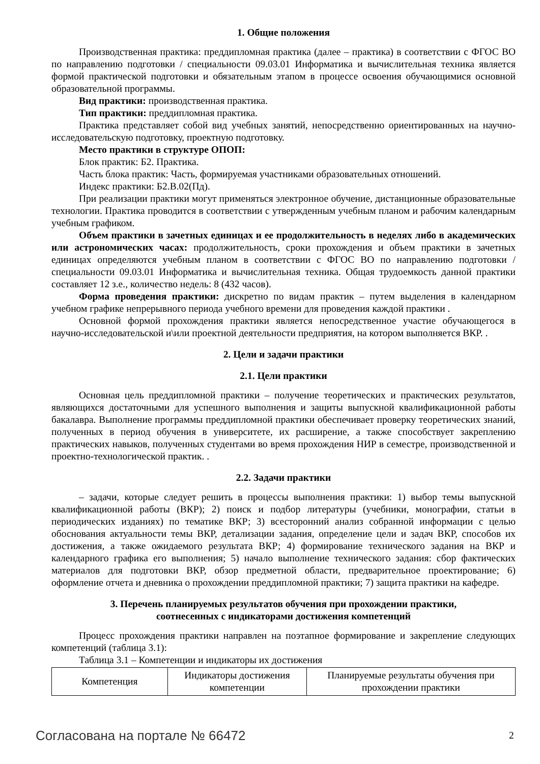1. Общие положения
Производственная практика: преддипломная практика (далее – практика) в соответствии с ФГОС ВО по направлению подготовки / специальности 09.03.01 Информатика и вычислительная техника является формой практической подготовки и обязательным этапом в процессе освоения обучающимися основной образовательной программы.
Вид практики: производственная практика.
Тип практики: преддипломная практика.
Практика представляет собой вид учебных занятий, непосредственно ориентированных на научно-исследовательскую подготовку, проектную подготовку.
Место практики в структуре ОПОП:
Блок практик: Б2. Практика.
Часть блока практик: Часть, формируемая участниками образовательных отношений.
Индекс практики: Б2.В.02(Пд).
При реализации практики могут применяться электронное обучение, дистанционные образовательные технологии. Практика проводится в соответствии с утвержденным учебным планом и рабочим календарным учебным графиком.
Объем практики в зачетных единицах и ее продолжительность в неделях либо в академических или астрономических часах: продолжительность, сроки прохождения и объем практики в зачетных единицах определяются учебным планом в соответствии с ФГОС ВО по направлению подготовки / специальности 09.03.01 Информатика и вычислительная техника. Общая трудоемкость данной практики составляет 12 з.е., количество недель: 8 (432 часов).
Форма проведения практики: дискретно по видам практик – путем выделения в календарном учебном графике непрерывного периода учебного времени для проведения каждой практики .
Основной формой прохождения практики является непосредственное участие обучающегося в научно-исследовательской и\или проектной деятельности предприятия, на котором выполняется ВКР. .
2. Цели и задачи практики
2.1. Цели практики
Основная цель преддипломной практики – получение теоретических и практических результатов, являющихся достаточными для успешного выполнения и защиты выпускной квалификационной работы бакалавра. Выполнение программы преддипломной практики обеспечивает проверку теоретических знаний, полученных в период обучения в университете, их расширение, а также способствует закреплению практических навыков, полученных студентами во время прохождения НИР в семестре, производственной и проектно-технологической практик. .
2.2. Задачи практики
– задачи, которые следует решить в процессы выполнения практики: 1) выбор темы выпускной квалификационной работы (ВКР); 2) поиск и подбор литературы (учебники, монографии, статьи в периодических изданиях) по тематике ВКР; 3) всесторонний анализ собранной информации с целью обоснования актуальности темы ВКР, детализации задания, определение цели и задач ВКР, способов их достижения, а также ожидаемого результата ВКР; 4) формирование технического задания на ВКР и календарного графика его выполнения; 5) начало выполнение технического задания: сбор фактических материалов для подготовки ВКР, обзор предметной области, предварительное проектирование; 6) оформление отчета и дневника о прохождении преддипломной практики; 7) защита практики на кафедре.
3. Перечень планируемых результатов обучения при прохождении практики,
соотнесенных с индикаторами достижения компетенций
Процесс прохождения практики направлен на поэтапное формирование и закрепление следующих компетенций (таблица 3.1):
Таблица 3.1 – Компетенции и индикаторы их достижения
| Компетенция | Индикаторы достижения компетенции | Планируемые результаты обучения при прохождении практики |
Согласована на портале № 66472 2